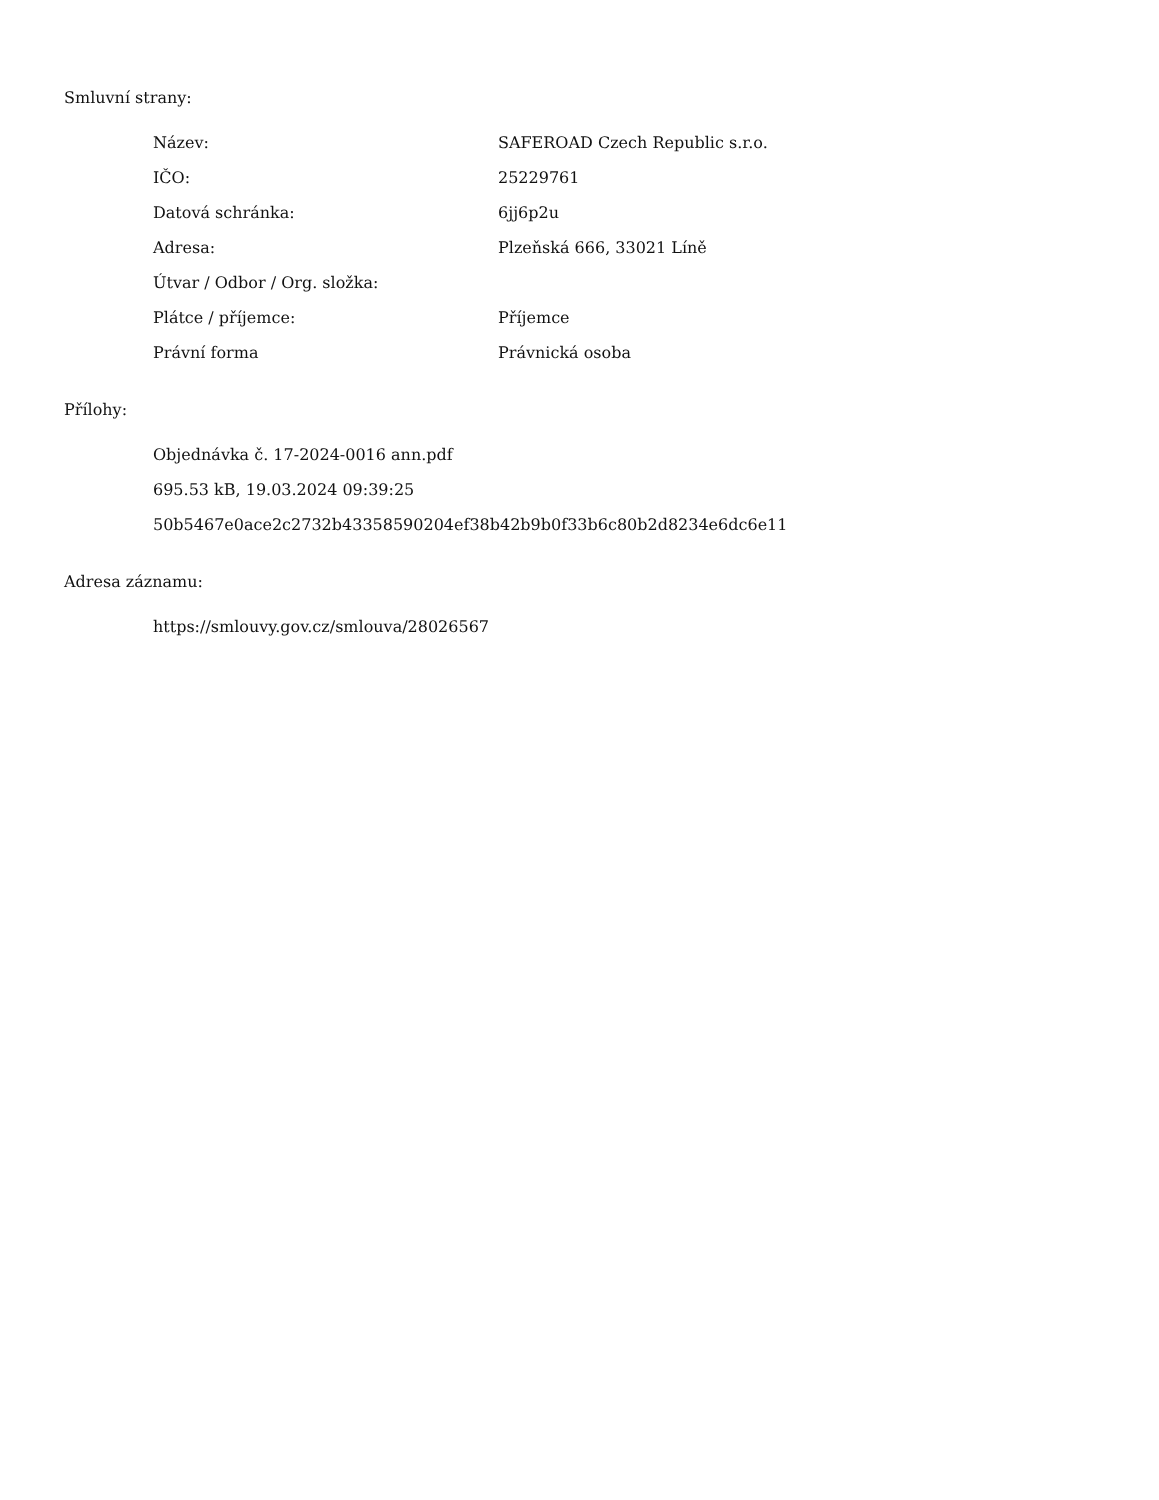Smluvní strany:
| Název: | SAFEROAD Czech Republic s.r.o. |
| IČO: | 25229761 |
| Datová schránka: | 6jj6p2u |
| Adresa: | Plzeňská 666, 33021 Líně |
| Útvar / Odbor / Org. složka: | |
| Plátce / příjemce: | Příjemce |
| Právní forma | Právnická osoba |
Přílohy:
Objednávka č. 17-2024-0016 ann.pdf
695.53 kB, 19.03.2024 09:39:25
50b5467e0ace2c2732b43358590204ef38b42b9b0f33b6c80b2d8234e6dc6e11
Adresa záznamu:
https://smlouvy.gov.cz/smlouva/28026567